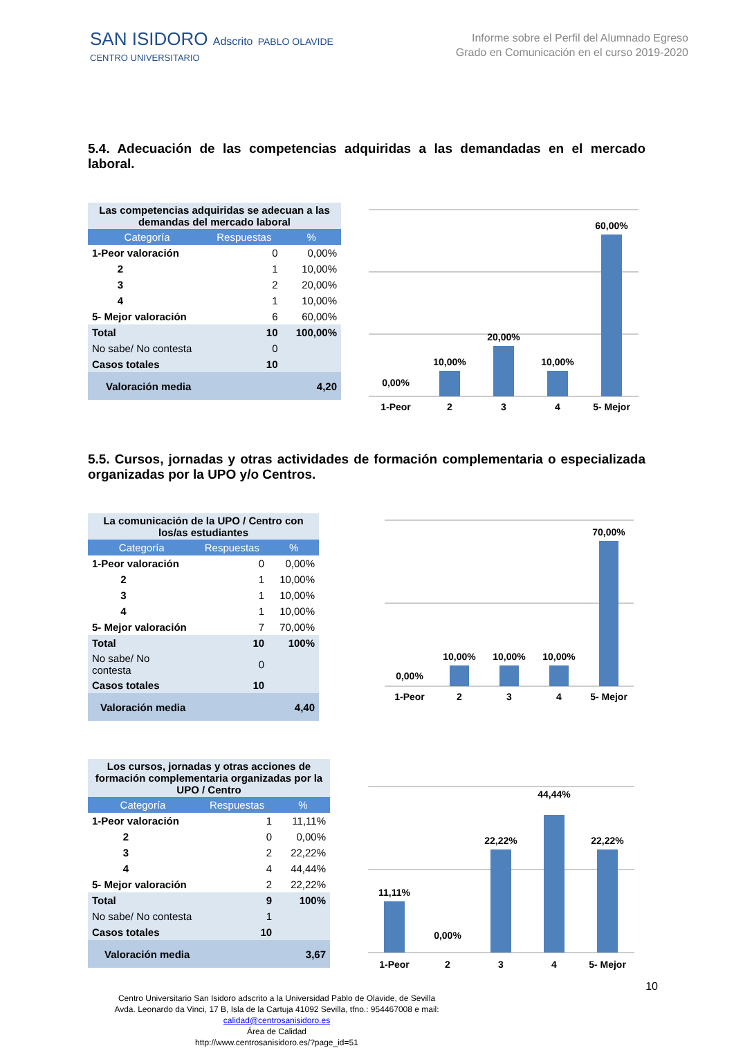SAN ISIDORO Adscrito PABLO OLAVIDE
CENTRO UNIVERSITARIO
Informe sobre el Perfil del Alumnado Egreso
Grado en Comunicación en el curso 2019-2020
5.4. Adecuación de las competencias adquiridas a las demandadas en el mercado laboral.
| Las competencias adquiridas se adecuan a las demandas del mercado laboral | | |
| Categoría | Respuestas | % |
| 1-Peor valoración | 0 | 0,00% |
| 2 | 1 | 10,00% |
| 3 | 2 | 20,00% |
| 4 | 1 | 10,00% |
| 5- Mejor valoración | 6 | 60,00% |
| Total | 10 | 100,00% |
| No sabe/ No contesta | 0 | |
| Casos totales | 10 | |
| Valoración media | | 4,20 |
0,00%
10,00%
20,00%
10,00%
60,00%
1-Peor
2
3
4
5- Mejor
5.5. Cursos, jornadas y otras actividades de formación complementaria o especializada organizadas por la UPO y/o Centros.
| La comunicación de la UPO / Centro con los/as estudiantes | | |
| Categoría | Respuestas | % |
| 1-Peor valoración | 0 | 0,00% |
| 2 | 1 | 10,00% |
| 3 | 1 | 10,00% |
| 4 | 1 | 10,00% |
| 5- Mejor valoración | 7 | 70,00% |
| Total | 10 | 100% |
| No sabe/ No contesta | 0 | |
| Casos totales | 10 | |
| Valoración media | | 4,40 |
0,00%
10,00%
10,00%
10,00%
70,00%
1-Peor
2
3
4
5- Mejor
| Los cursos, jornadas y otras acciones de formación complementaria organizadas por la UPO / Centro | | |
| Categoría | Respuestas | % |
| 1-Peor valoración | 1 | 11,11% |
| 2 | 0 | 0,00% |
| 3 | 2 | 22,22% |
| 4 | 4 | 44,44% |
| 5- Mejor valoración | 2 | 22,22% |
| Total | 9 | 100% |
| No sabe/ No contesta | 1 | |
| Casos totales | 10 | |
| Valoración media | | 3,67 |
11,11%
0,00%
22,22%
44,44%
22,22%
1-Peor
2
3
4
5- Mejor
10
Centro Universitario San Isidoro adscrito a la Universidad Pablo de Olavide, de Sevilla
Avda. Leonardo da Vinci, 17 B, Isla de la Cartuja 41092 Sevilla, tfno.: 954467008 e mail:
calidad@centrosanisidoro.es
Área de Calidad
http://www.centrosanisidoro.es/?page_id=51